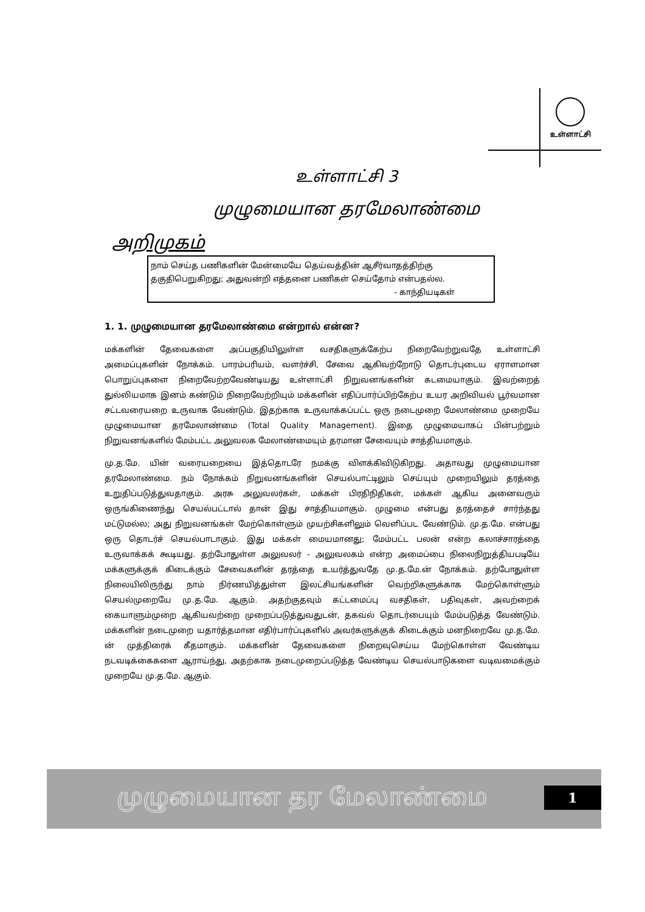உள்ளாட்சி
உள்ளாட்சி 3
முழுமையான தரமேலாண்மை
அறிமுகம்
நாம் செய்த பணிகளின் மேன்மையே தெய்வத்தின் ஆசீர்வாதத்திற்கு தகுதிபெறுகிறது; அதுவன்றி எத்தனை பணிகள் செய்தோம் என்பதல்ல.
- காந்தியடிகள்
1. 1. முழுமையான தரமேலாண்மை என்றால் என்ன?
மக்களின் தேவைகளை அப்பகுதியிலுள்ள வசதிகளுக்கேற்ப நிறைவேற்றுவதே உள்ளாட்சி அமைப்புகளின் நோக்கம். பாரம்பரியம், வளர்ச்சி, சேவை ஆகிவற்றோடு தொடர்புடைய ஏராளமான பொறுப்புகளை நிறைவேற்றவேண்டியது உள்ளாட்சி நிறுவனங்களின் கடமையாகும். இவற்றைத் துல்லியமாக இனம் கண்டும் நிறைவேற்றியும் மக்களின் எதிப்பார்ப்பிற்கேற்ப உயர அறிவியல் பூர்வமான சட்டவரையறை உருவாக வேண்டும். இதற்காக உருவாக்கப்பட்ட ஒரு நடைமுறை மேலாண்மை முறையே முழுமையான தரமேலாண்மை (Total Quality Management). இதை முழுமையாகப் பின்பற்றும் நிறுவனங்களில் மேம்பட்ட அலுவலக மேலாண்மையும் தரமான சேவையும் சாத்தியமாகும்.
மு.த.மே. யின் வரையறையை இத்தொடரே நமக்கு விளக்கிவிடுகிறது. அதாவது முழுமையான தரமேலாண்மை. நம் நோக்கம் நிறுவனங்களின் செயல்பாட்டிலும் செய்யும் முறையிலும் தரத்தை உறுதிப்படுத்துவதாகும். அரசு அலுவலர்கள், மக்கள் பிரதிநிதிகள், மக்கள் ஆகிய அனைவரும் ஒருங்கிணைந்து செயல்பட்டால் தான் இது சாத்தியமாகும். முழுமை என்பது தரத்தைச் சார்ந்தது மட்டுமல்ல; அது நிறுவனங்கள் மேற்கொள்ளும் முயற்சிகளிலும் வெளிப்பட வேண்டும். மு.த.மே. என்பது ஒரு தொடர்ச் செயல்பாடாகும். இது மக்கள் மையமானது; மேம்பட்ட பலன் என்ற கலாச்சாரத்தை உருவாக்கக் கூடியது. தற்போதுள்ள அலுவலர் - அலுவலகம் என்ற அமைப்பை நிலைநிறுத்தியபடியே மக்களுக்குக் கிடைக்கும் சேவைகளின் தரத்தை உயர்த்துவதே மு.த.மே.ன் நோக்கம். தற்போதுள்ள நிலையிலிருந்து நாம் நிர்ணயித்துள்ள இலட்சியங்களின் வெற்றிகளுக்காக மேற்கொள்ளும் செயல்முறையே மு.த.மே. ஆகும். அதற்குதவும் கட்டமைப்பு வசதிகள், பதிவுகள், அவற்றைக் கையாளும்முறை ஆகியவற்றை முறைப்படுத்துவதுடன், தகவல் தொடர்பையும் மேம்படுத்த வேண்டும். மக்களின் நடைமுறை யதார்த்தமான எதிர்பார்ப்புகளில் அவர்களுக்குக் கிடைக்கும் மனநிறைவே மு.த.மே. ன் முத்திரைக் கீதமாகும். மக்களின் தேவைகளை நிறைவுசெய்ய மேற்கொள்ள வேண்டிய நடவடிக்கைகளை ஆராய்ந்து, அதற்காக நடைமுறைப்படுத்த வேண்டிய செயல்பாடுகளை வடிவமைக்கும் முறையே மு.த.மே. ஆகும்.
முழுமையான தர மேலாண்மை 1